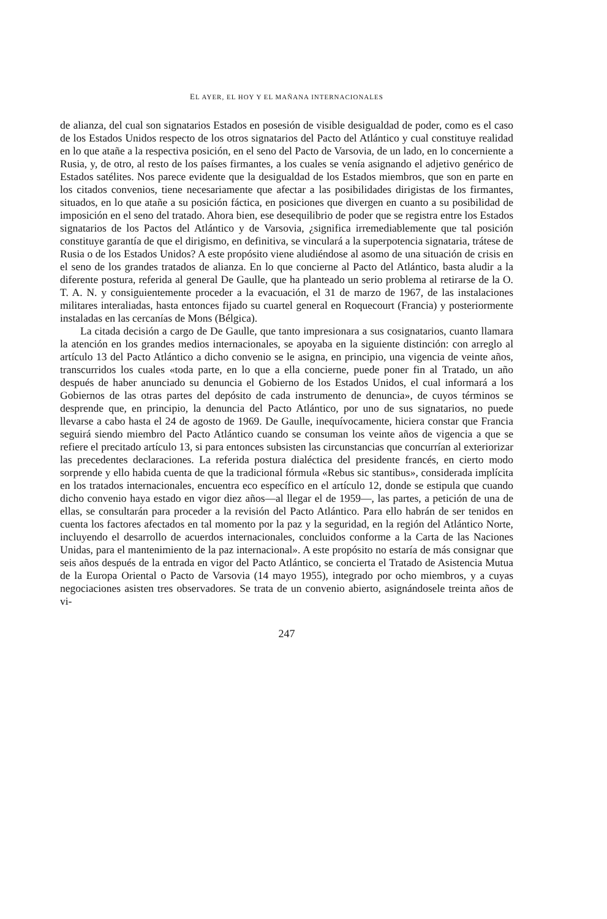EL AYER, EL HOY Y EL MAÑANA INTERNACIONALES
de alianza, del cual son signatarios Estados en posesión de visible desigualdad de poder, como es el caso de los Estados Unidos respecto de los otros signatarios del Pacto del Atlántico y cual constituye realidad en lo que atañe a la respectiva posición, en el seno del Pacto de Varsovia, de un lado, en lo concerniente a Rusia, y, de otro, al resto de los países firmantes, a los cuales se venía asignando el adjetivo genérico de Estados satélites. Nos parece evidente que la desigualdad de los Estados miembros, que son en parte en los citados convenios, tiene necesariamente que afectar a las posibilidades dirigistas de los firmantes, situados, en lo que atañe a su posición fáctica, en posiciones que divergen en cuanto a su posibilidad de imposición en el seno del tratado. Ahora bien, ese desequilibrio de poder que se registra entre los Estados signatarios de los Pactos del Atlántico y de Varsovia, ¿significa irremediablemente que tal posición constituye garantía de que el dirigismo, en definitiva, se vinculará a la superpotencia signataria, trátese de Rusia o de los Estados Unidos? A este propósito viene aludiéndose al asomo de una situación de crisis en el seno de los grandes tratados de alianza. En lo que concierne al Pacto del Atlántico, basta aludir a la diferente postura, referida al general De Gaulle, que ha planteado un serio problema al retirarse de la O. T. A. N. y consiguientemente proceder a la evacuación, el 31 de marzo de 1967, de las instalaciones militares interaliadas, hasta entonces fijado su cuartel general en Roquecourt (Francia) y posteriormente instaladas en las cercanías de Mons (Bélgica).
La citada decisión a cargo de De Gaulle, que tanto impresionara a sus cosignatarios, cuanto llamara la atención en los grandes medios internacionales, se apoyaba en la siguiente distinción: con arreglo al artículo 13 del Pacto Atlántico a dicho convenio se le asigna, en principio, una vigencia de veinte años, transcurridos los cuales «toda parte, en lo que a ella concierne, puede poner fin al Tratado, un año después de haber anunciado su denuncia el Gobierno de los Estados Unidos, el cual informará a los Gobiernos de las otras partes del depósito de cada instrumento de denuncia», de cuyos términos se desprende que, en principio, la denuncia del Pacto Atlántico, por uno de sus signatarios, no puede llevarse a cabo hasta el 24 de agosto de 1969. De Gaulle, inequívocamente, hiciera constar que Francia seguirá siendo miembro del Pacto Atlántico cuando se consuman los veinte años de vigencia a que se refiere el precitado artículo 13, si para entonces subsisten las circunstancias que concurrían al exteriorizar las precedentes declaraciones. La referida postura dialéctica del presidente francés, en cierto modo sorprende y ello habida cuenta de que la tradicional fórmula «Rebus sic stantibus», considerada implícita en los tratados internacionales, encuentra eco específico en el artículo 12, donde se estipula que cuando dicho convenio haya estado en vigor diez años—al llegar el de 1959—, las partes, a petición de una de ellas, se consultarán para proceder a la revisión del Pacto Atlántico. Para ello habrán de ser tenidos en cuenta los factores afectados en tal momento por la paz y la seguridad, en la región del Atlántico Norte, incluyendo el desarrollo de acuerdos internacionales, concluidos conforme a la Carta de las Naciones Unidas, para el mantenimiento de la paz internacional». A este propósito no estaría de más consignar que seis años después de la entrada en vigor del Pacto Atlántico, se concierta el Tratado de Asistencia Mutua de la Europa Oriental o Pacto de Varsovia (14 mayo 1955), integrado por ocho miembros, y a cuyas negociaciones asisten tres observadores. Se trata de un convenio abierto, asignándosele treinta años de vi-
247